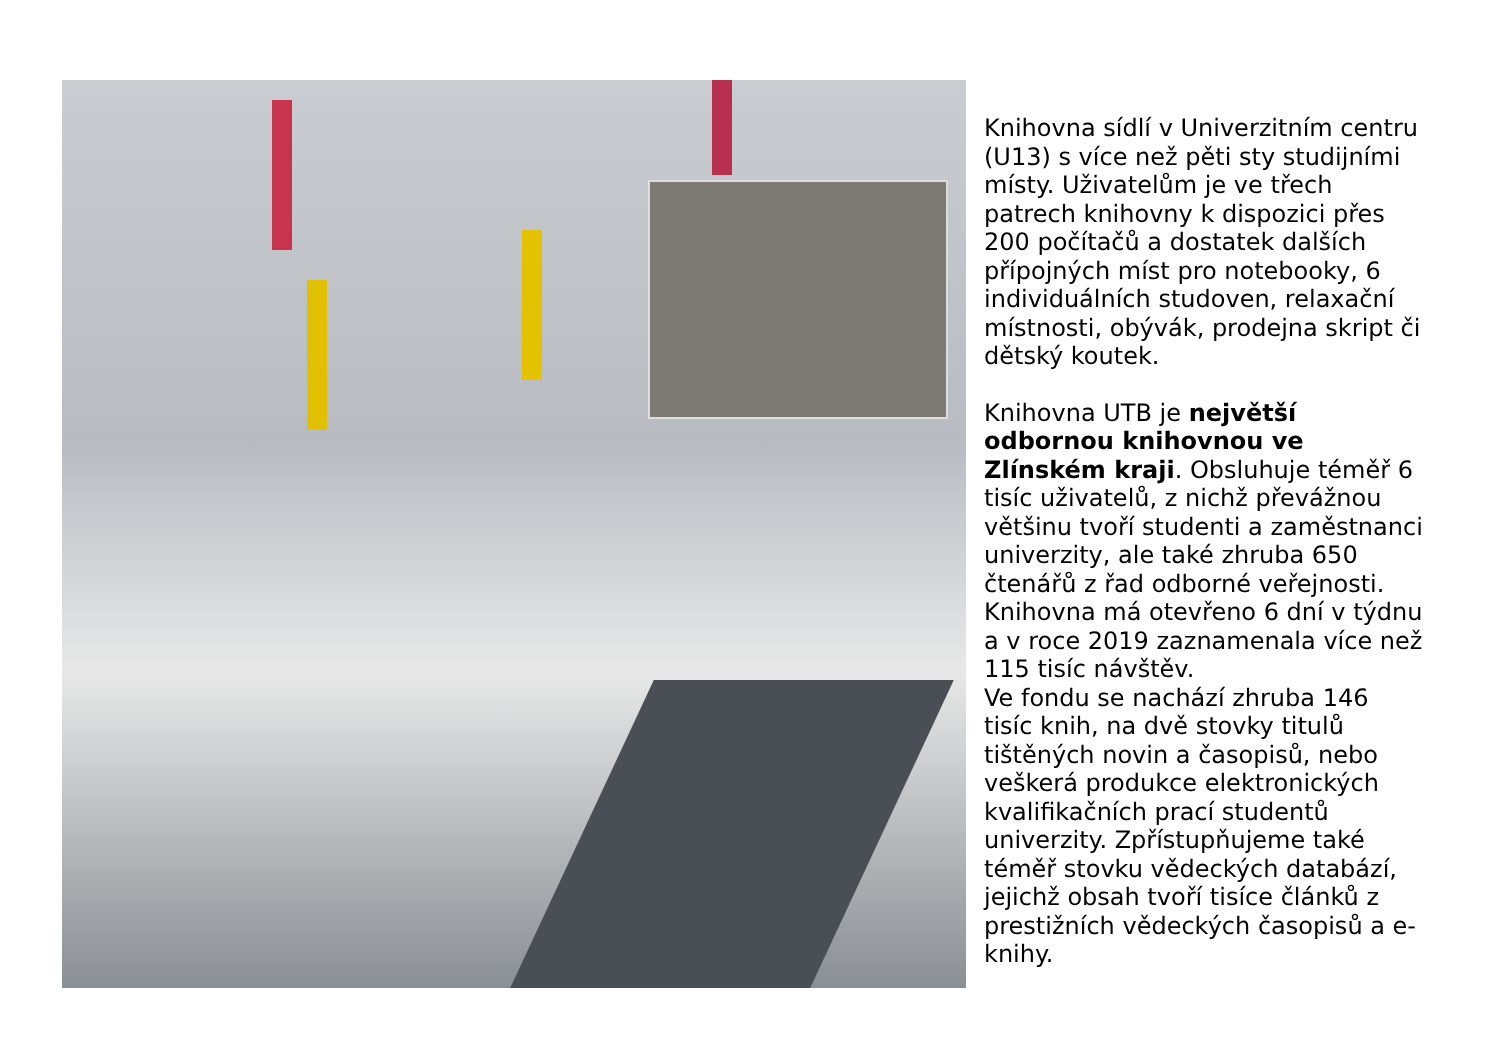Knihovna sídlí v Univerzitním centru (U13) s více než pěti sty studijními místy. Uživatelům je ve třech patrech knihovny k dispozici přes 200 počítačů a dostatek dalších přípojných míst pro notebooky, 6 individuálních studoven, relaxační místnosti, obývák, prodejna skript či dětský koutek.
Knihovna UTB je největší odbornou knihovnou ve Zlínském kraji. Obsluhuje téměř 6 tisíc uživatelů, z nichž převážnou většinu tvoří studenti a zaměstnanci univerzity, ale také zhruba 650 čtenářů z řad odborné veřejnosti. Knihovna má otevřeno 6 dní v týdnu a v roce 2019 zaznamenala více než 115 tisíc návštěv.
Ve fondu se nachází zhruba 146 tisíc knih, na dvě stovky titulů tištěných novin a časopisů, nebo veškerá produkce elektronických kvalifikačních prací studentů univerzity. Zpřístupňujeme také téměř stovku vědeckých databází, jejichž obsah tvoří tisíce článků z prestižních vědeckých časopisů a e-knihy.